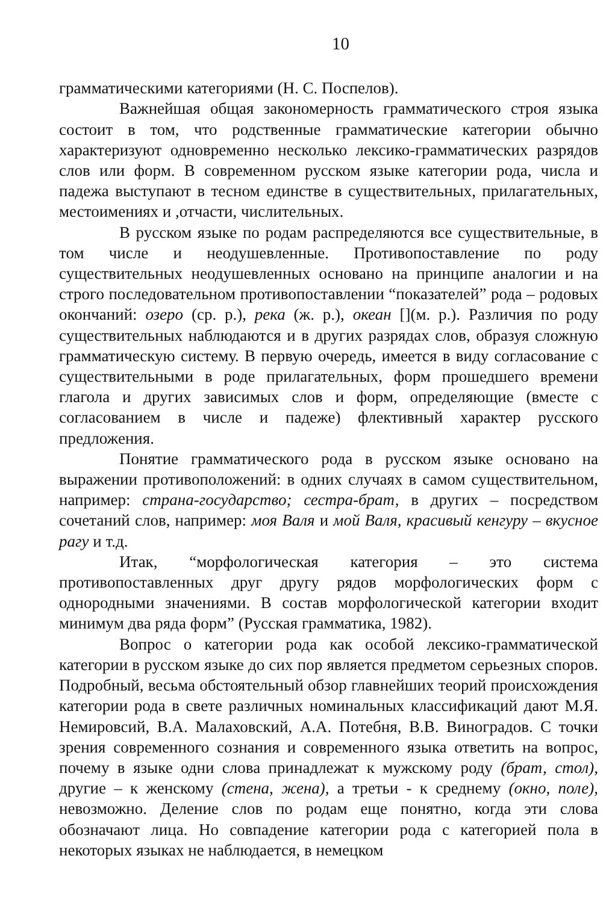10
грамматическими категориями (Н. С. Поспелов).
Важнейшая общая закономерность грамматического строя языка состоит в том, что родственные грамматические категории обычно характеризуют одновременно несколько лексико-грамматических разрядов слов или форм. В современном русском языке категории рода, числа и падежа выступают в тесном единстве в существительных, прилагательных, местоимениях и ,отчасти, числительных.
В русском языке по родам распределяются все существительные, в том числе и неодушевленные. Противопоставление по роду существительных неодушевленных основано на принципе аналогии и на строго последовательном противопоставлении “показателей” рода – родовых окончаний: озеро (ср. р.), река (ж. р.), океан [](м. р.). Различия по роду существительных наблюдаются и в других разрядах слов, образуя сложную грамматическую систему. В первую очередь, имеется в виду согласование с существительными в роде прилагательных, форм прошедшего времени глагола и других зависимых слов и форм, определяющие (вместе с согласованием в числе и падеже) флективный характер русского предложения.
Понятие грамматического рода в русском языке основано на выражении противоположений: в одних случаях в самом существительном, например: страна-государство; сестра-брат, в других – посредством сочетаний слов, например: моя Валя и мой Валя, красивый кенгуру – вкусное рагу и т.д.
Итак, “морфологическая категория – это система противопоставленных друг другу рядов морфологических форм с однородными значениями. В состав морфологической категории входит минимум два ряда форм” (Русская грамматика, 1982).
Вопрос о категории рода как особой лексико-грамматической категории в русском языке до сих пор является предметом серьезных споров. Подробный, весьма обстоятельный обзор главнейших теорий происхождения категории рода в свете различных номинальных классификаций дают М.Я. Немировсий, В.А. Малаховский, А.А. Потебня, В.В. Виноградов. С точки зрения современного сознания и современного языка ответить на вопрос, почему в языке одни слова принадлежат к мужскому роду (брат, стол), другие – к женскому (стена, жена), а третьи - к среднему (окно, поле), невозможно. Деление слов по родам еще понятно, когда эти слова обозначают лица. Но совпадение категории рода с категорией пола в некоторых языках не наблюдается, в немецком